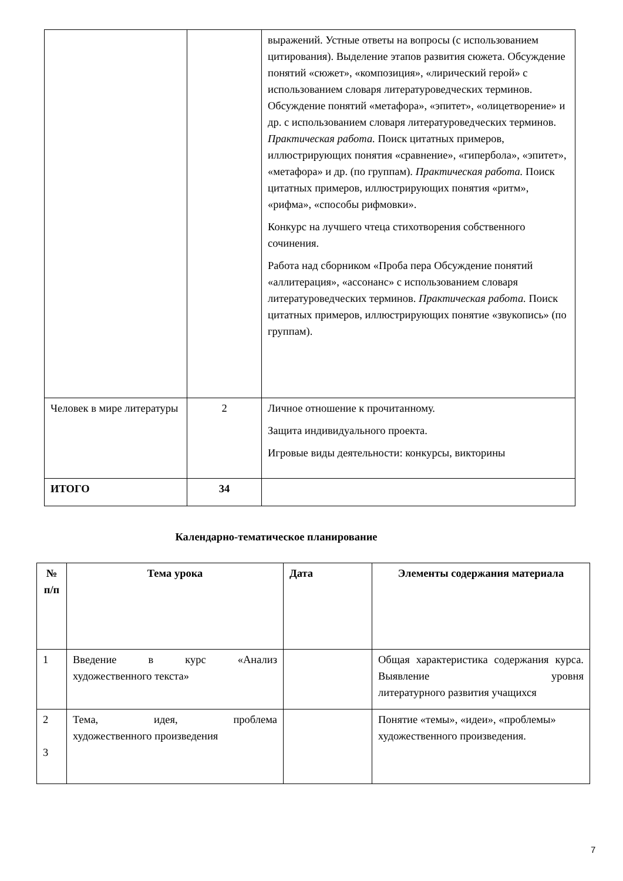| | | выражений. Устные ответы на вопросы (с использованием цитирования). Выделение этапов развития сюжета. Обсуждение понятий «сюжет», «композиция», «лирический герой» с использованием словаря литературоведческих терминов. Обсуждение понятий «метафора», «эпитет», «олицетворение» и др. с использованием словаря литературоведческих терминов. Практическая работа. Поиск цитатных примеров, иллюстрирующих понятия «сравнение», «гипербола», «эпитет», «метафора» и др. (по группам). Практическая работа. Поиск цитатных примеров, иллюстрирующих понятия «ритм», «рифма», «способы рифмовки». Конкурс на лучшего чтеца стихотворения собственного сочинения. Работа над сборником «Проба пера Обсуждение понятий «аллитерация», «ассонанс» с использованием словаря литературоведческих терминов. Практическая работа. Поиск цитатных примеров, иллюстрирующих понятие «звукопись» (по группам). |
| Человек в мире литературы | 2 | Личное отношение к прочитанному. Защита индивидуального проекта. Игровые виды деятельности: конкурсы, викторины |
| ИТОГО | 34 | |
Календарно-тематическое планирование
| № п/п | Тема урока | Дата | Элементы содержания материала |
| --- | --- | --- | --- |
| 1 | Введение в курс «Анализ художественного текста» | | Общая характеристика содержания курса. Выявление уровня литературного развития учащихся |
| 2 3 | Тема, идея, проблема художественного произведения | | Понятие «темы», «идеи», «проблемы» художественного произведения. |
7